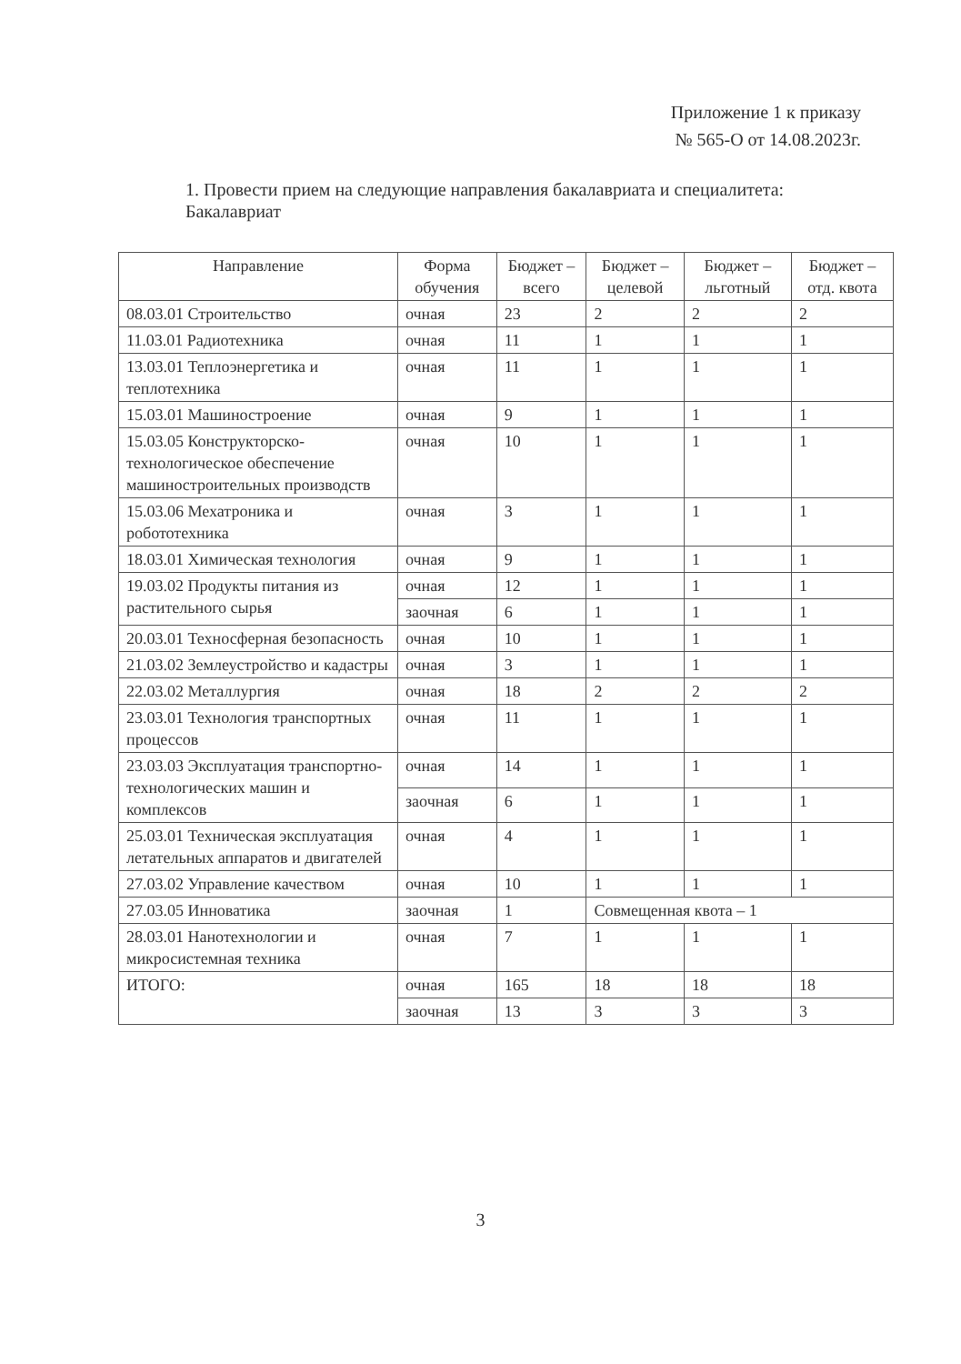Приложение 1 к приказу
№ 565-О от 14.08.2023г.
1. Провести прием на следующие направления бакалавриата и специалитета:
Бакалавриат
| Направление | Форма обучения | Бюджет – всего | Бюджет – целевой | Бюджет – льготный | Бюджет – отд. квота |
| --- | --- | --- | --- | --- | --- |
| 08.03.01 Строительство | очная | 23 | 2 | 2 | 2 |
| 11.03.01 Радиотехника | очная | 11 | 1 | 1 | 1 |
| 13.03.01 Теплоэнергетика и теплотехника | очная | 11 | 1 | 1 | 1 |
| 15.03.01 Машиностроение | очная | 9 | 1 | 1 | 1 |
| 15.03.05 Конструкторско-технологическое обеспечение машиностроительных производств | очная | 10 | 1 | 1 | 1 |
| 15.03.06 Мехатроника и робототехника | очная | 3 | 1 | 1 | 1 |
| 18.03.01 Химическая технология | очная | 9 | 1 | 1 | 1 |
| 19.03.02 Продукты питания из растительного сырья | очная | 12 | 1 | 1 | 1 |
| | заочная | 6 | 1 | 1 | 1 |
| 20.03.01 Техносферная безопасность | очная | 10 | 1 | 1 | 1 |
| 21.03.02 Землеустройство и кадастры | очная | 3 | 1 | 1 | 1 |
| 22.03.02 Металлургия | очная | 18 | 2 | 2 | 2 |
| 23.03.01 Технология транспортных процессов | очная | 11 | 1 | 1 | 1 |
| 23.03.03 Эксплуатация транспортно-технологических машин и комплексов | очная | 14 | 1 | 1 | 1 |
| | заочная | 6 | 1 | 1 | 1 |
| 25.03.01 Техническая эксплуатация летательных аппаратов и двигателей | очная | 4 | 1 | 1 | 1 |
| 27.03.02 Управление качеством | очная | 10 | 1 | 1 | 1 |
| 27.03.05 Инноватика | заочная | 1 | Совмещенная квота – 1 | | |
| 28.03.01 Нанотехнологии и микросистемная техника | очная | 7 | 1 | 1 | 1 |
| ИТОГО: | очная | 165 | 18 | 18 | 18 |
| | заочная | 13 | 3 | 3 | 3 |
3